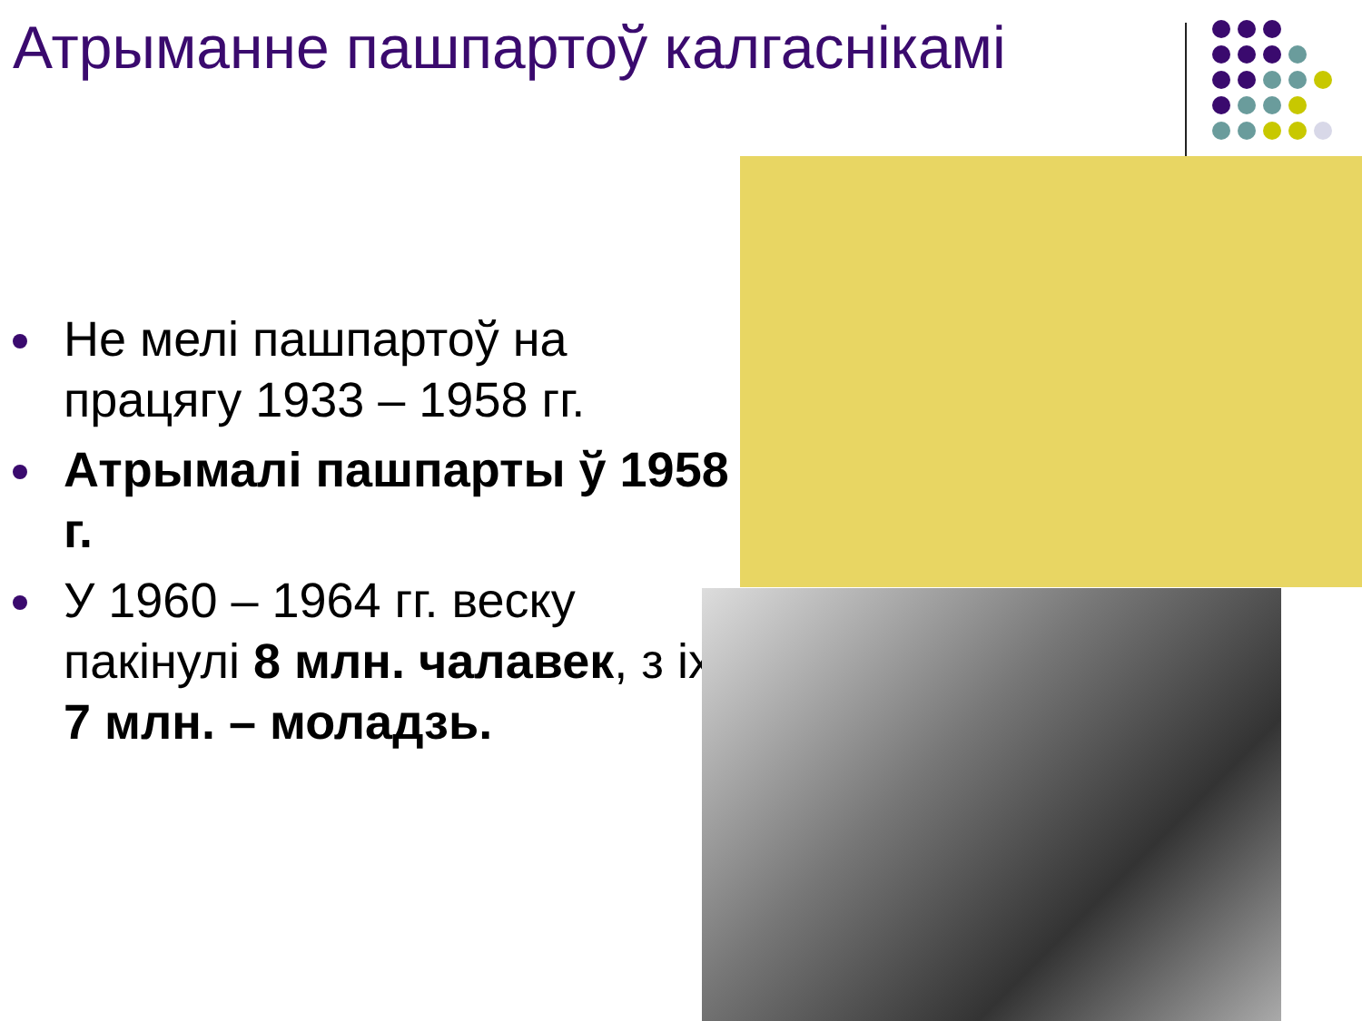Атрыманне пашпартоў калгаснікамі
Не мелі пашпартоў на працягу 1933 – 1958 гг.
Атрымалі пашпарты ў 1958 г.
У 1960 – 1964 гг. веску пакінулі 8 млн. чалавек, з іх 7 млн. – моладзь.